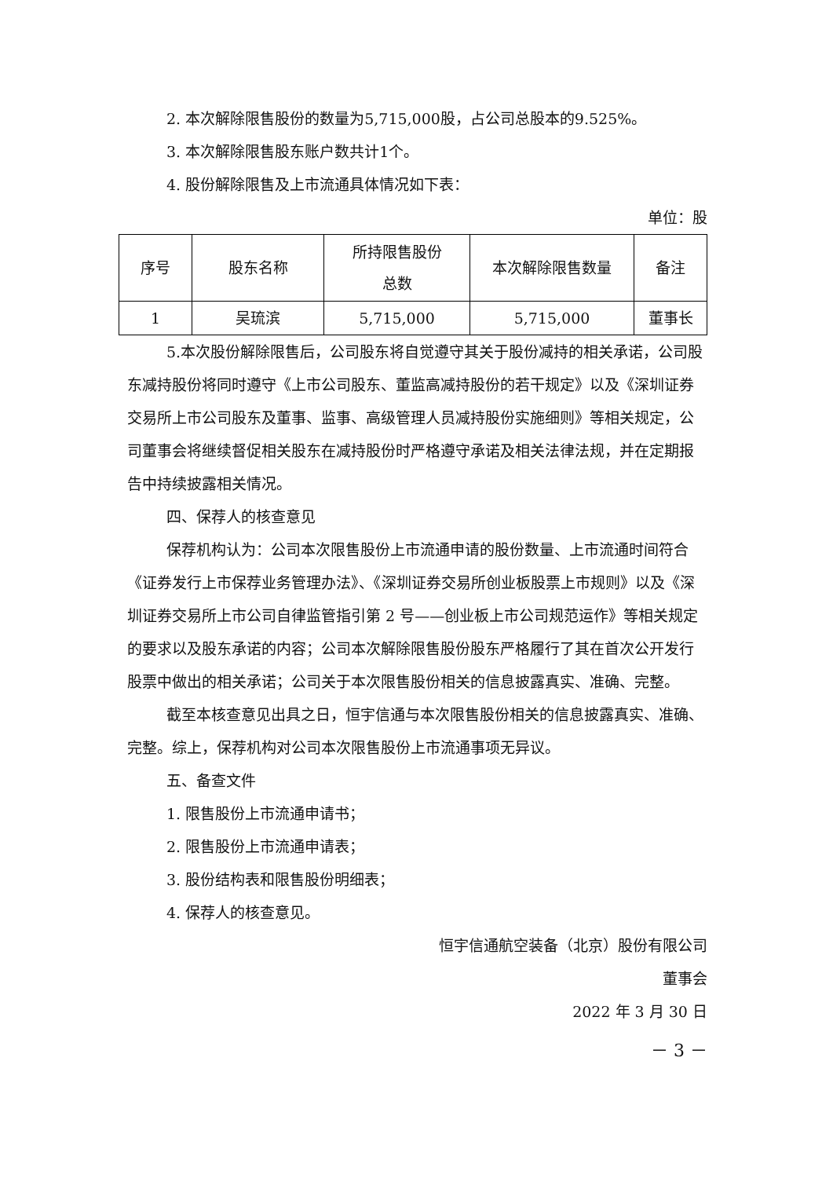2. 本次解除限售股份的数量为5,715,000股，占公司总股本的9.525%。
3. 本次解除限售股东账户数共计1个。
4. 股份解除限售及上市流通具体情况如下表：
单位：股
| 序号 | 股东名称 | 所持限售股份 总数 | 本次解除限售数量 | 备注 |
| 1 | 吴琉滨 | 5,715,000 | 5,715,000 | 董事长 |
5.本次股份解除限售后，公司股东将自觉遵守其关于股份减持的相关承诺，公司股东减持股份将同时遵守《上市公司股东、董监高减持股份的若干规定》以及《深圳证券交易所上市公司股东及董事、监事、高级管理人员减持股份实施细则》等相关规定，公司董事会将继续督促相关股东在减持股份时严格遵守承诺及相关法律法规，并在定期报告中持续披露相关情况。
四、保荐人的核查意见
保荐机构认为：公司本次限售股份上市流通申请的股份数量、上市流通时间符合《证券发行上市保荐业务管理办法》、《深圳证券交易所创业板股票上市规则》以及《深圳证券交易所上市公司自律监管指引第 2 号——创业板上市公司规范运作》等相关规定的要求以及股东承诺的内容；公司本次解除限售股份股东严格履行了其在首次公开发行股票中做出的相关承诺；公司关于本次限售股份相关的信息披露真实、准确、完整。
截至本核查意见出具之日，恒宇信通与本次限售股份相关的信息披露真实、准确、完整。综上，保荐机构对公司本次限售股份上市流通事项无异议。
五、备查文件
1. 限售股份上市流通申请书；
2. 限售股份上市流通申请表；
3. 股份结构表和限售股份明细表；
4. 保荐人的核查意见。
恒宇信通航空装备（北京）股份有限公司
董事会
2022 年 3 月 30 日
－ 3 －